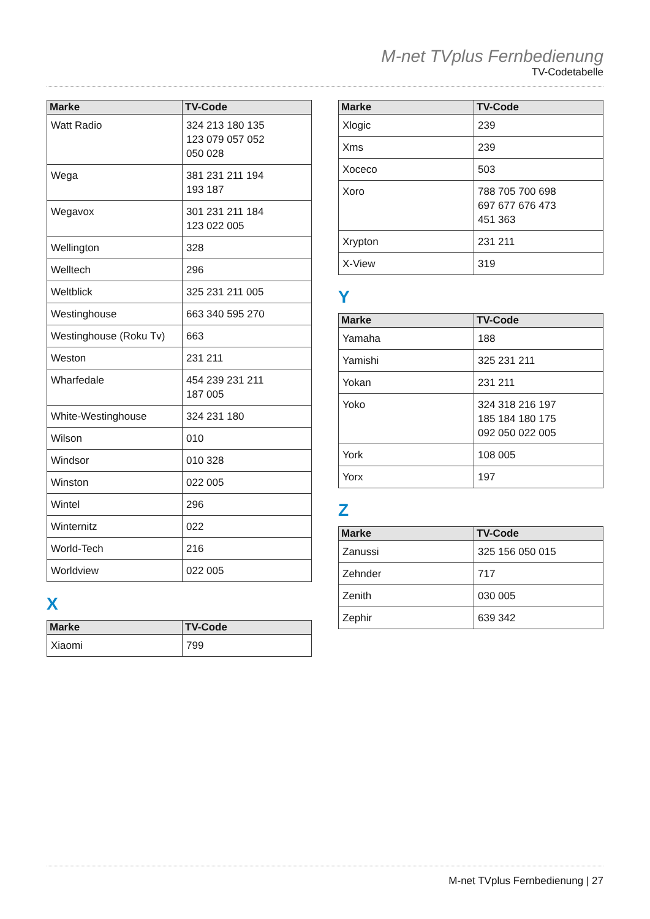M-net TVplus Fernbedienung
TV-Codetabelle
| Marke | TV-Code |
| --- | --- |
| Watt Radio | 324 213 180 135 123 079 057 052 050 028 |
| Wega | 381 231 211 194 193 187 |
| Wegavox | 301 231 211 184 123 022 005 |
| Wellington | 328 |
| Welltech | 296 |
| Weltblick | 325 231 211 005 |
| Westinghouse | 663 340 595 270 |
| Westinghouse (Roku Tv) | 663 |
| Weston | 231 211 |
| Wharfedale | 454 239 231 211 187 005 |
| White-Westinghouse | 324 231 180 |
| Wilson | 010 |
| Windsor | 010 328 |
| Winston | 022 005 |
| Wintel | 296 |
| Winternitz | 022 |
| World-Tech | 216 |
| Worldview | 022 005 |
X
| Marke | TV-Code |
| --- | --- |
| Xiaomi | 799 |
| Marke | TV-Code |
| --- | --- |
| Xlogic | 239 |
| Xms | 239 |
| Xoceco | 503 |
| Xoro | 788 705 700 698 697 677 676 473 451 363 |
| Xrypton | 231 211 |
| X-View | 319 |
Y
| Marke | TV-Code |
| --- | --- |
| Yamaha | 188 |
| Yamishi | 325 231 211 |
| Yokan | 231 211 |
| Yoko | 324 318 216 197 185 184 180 175 092 050 022 005 |
| York | 108 005 |
| Yorx | 197 |
Z
| Marke | TV-Code |
| --- | --- |
| Zanussi | 325 156 050 015 |
| Zehnder | 717 |
| Zenith | 030 005 |
| Zephir | 639 342 |
M-net TVplus Fernbedienung | 27